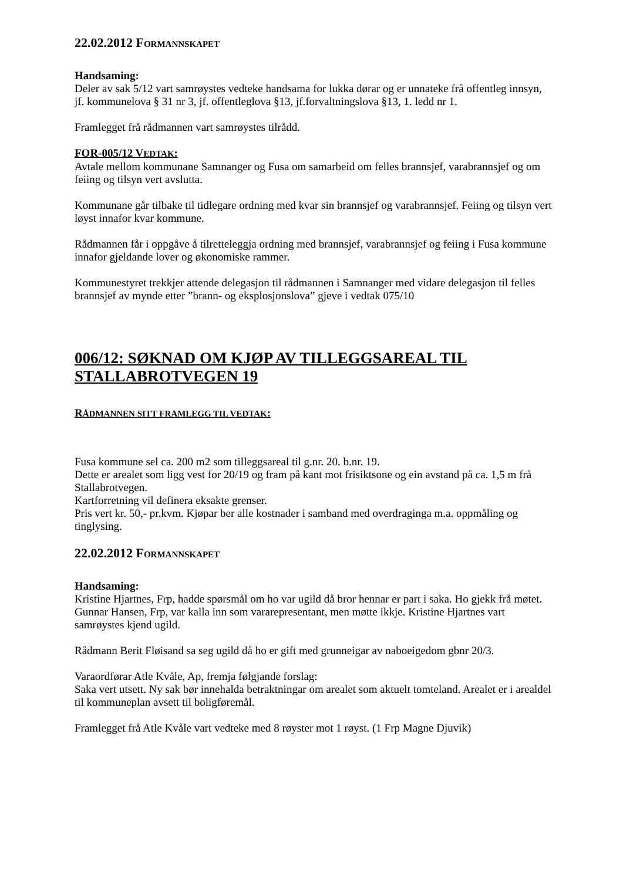22.02.2012 FORMANNSKAPET
Handsaming:
Deler av sak 5/12 vart samrøystes vedteke handsama for lukka dørar og er unnateke frå offentleg innsyn, jf. kommunelova § 31 nr 3, jf. offentleglova §13, jf.forvaltningslova §13, 1. ledd nr 1.
Framlegget frå rådmannen vart samrøystes tilrådd.
FOR-005/12 VEDTAK:
Avtale mellom kommunane Samnanger og Fusa om samarbeid om felles brannsjef, varabrannsjef og om feiing og tilsyn vert avslutta.
Kommunane går tilbake til tidlegare ordning med kvar sin brannsjef og varabrannsjef. Feiing og tilsyn vert løyst innafor kvar kommune.
Rådmannen får i oppgåve å tilretteleggja ordning med brannsjef, varabrannsjef og feiing i Fusa kommune innafor gjeldande lover og økonomiske rammer.
Kommunestyret trekkjer attende delegasjon til rådmannen i Samnanger med vidare delegasjon til felles brannsjef av mynde etter ”brann- og eksplosjonslova” gjeve i vedtak 075/10
006/12: SØKNAD OM KJØP AV TILLEGGSAREAL TIL STALLABROTVEGEN 19
RÅDMANNEN SITT FRAMLEGG TIL VEDTAK:
Fusa kommune sel ca. 200 m2 som tilleggsareal til g.nr. 20. b.nr. 19.
Dette er arealet som ligg vest for 20/19 og fram på kant mot frisiktsone og ein avstand på ca. 1,5 m frå Stallabrotvegen.
Kartforretning vil definera eksakte grenser.
Pris vert kr. 50,- pr.kvm. Kjøpar ber alle kostnader i samband med overdraginga m.a. oppmåling og tinglysing.
22.02.2012 FORMANNSKAPET
Handsaming:
Kristine Hjartnes, Frp, hadde spørsmål om ho var ugild då bror hennar er part i saka. Ho gjekk frå møtet. Gunnar Hansen, Frp, var kalla inn som vararepresentant, men møtte ikkje. Kristine Hjartnes vart samrøystes kjend ugild.
Rådmann Berit Fløisand sa seg ugild då ho er gift med grunneigar av naboeigedom gbnr 20/3.
Varaordførar Atle Kvåle, Ap, fremja følgjande forslag:
Saka vert utsett. Ny sak bør innehalda betraktningar om arealet som aktuelt tomteland. Arealet er i arealdel til kommuneplan avsett til boligføremål.
Framlegget frå Atle Kvåle vart vedteke med 8 røyster mot 1 røyst. (1 Frp Magne Djuvik)